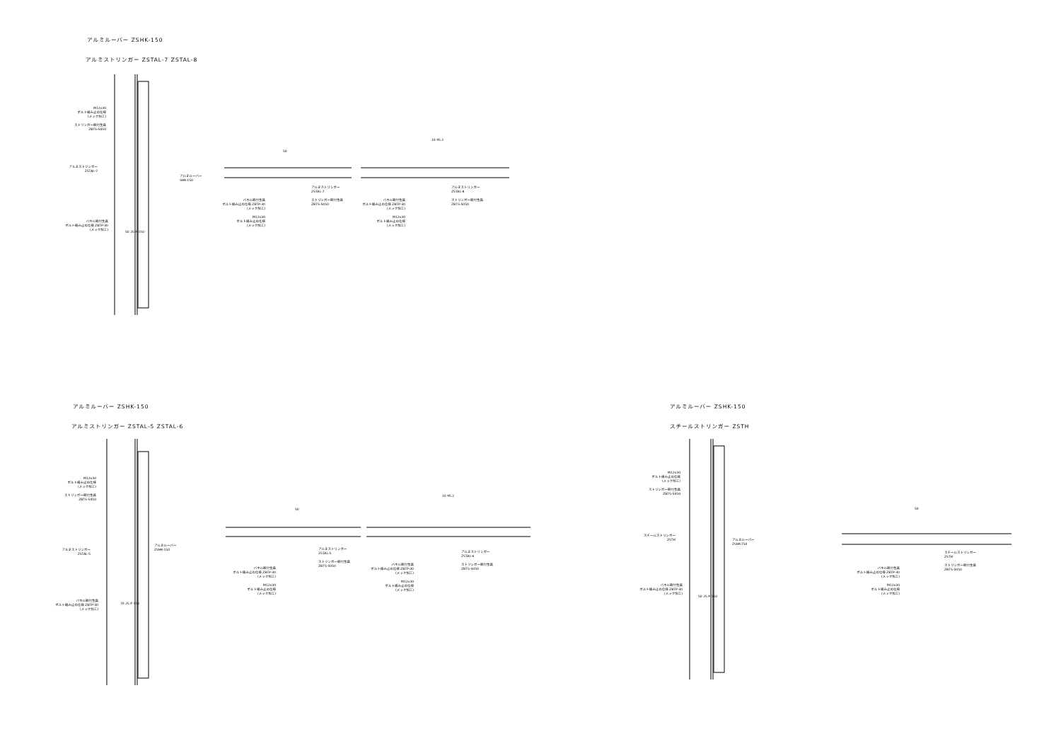アルミルーバー ZSHK-150
アルミストリンガー ZSTAL-7 ZSTAL-8
M12x30
ボルト緩み止め仕様
(メック加工)
ストリンガー取付金具
ZBTS-5050
アルミストリンガー
ZSTAL-7
アルミルーバー
SHK-150
パネル取付金具
ボルト緩み止め仕様 ZBTP-30
(メック加工)
50 25 P 150
パネル取付金具
ボルト緩み止め仕様 ZBTP-30
(メック加工)
M12x30
ボルト緩み止め仕様
(メック加工)
アルミストリンガー
ZSTAL-7
ストリンガー取付金具
ZBTS-5050
50
パネル取付金具
ボルト緩み止め仕様 ZBTP-30
(メック加工)
M12x30
ボルト緩み止め仕様
(メック加工)
10 95.2
アルミストリンガー
ZSTAL-8
ストリンガー取付金具
ZBTS-5050
アルミルーバー ZSHK-150
アルミストリンガー ZSTAL-5 ZSTAL-6
M12x30
ボルト緩み止め仕様
(メック加工)
ストリンガー取付金具
ZBTS-5050
アルミストリンガー
ZSTAL-5
アルミルーバー
ZSHK-150
パネル取付金具
ボルト緩み止め仕様 ZBTP-30
(メック加工)
70 25 P 150
パネル取付金具
ボルト緩み止め仕様 ZBTP-30
(メック加工)
M12x30
ボルト緩み止め仕様
(メック加工)
アルミストリンガー
ZSTAL-5
ストリンガー取付金具
ZBTS-5050
50
パネル取付金具
ボルト緩み止め仕様 ZBTP-30
(メック加工)
M12x30
ボルト緩み止め仕様
(メック加工)
10 95.2
アルミストリンガー
ZSTAL-6
ストリンガー取付金具
ZBTS-5050
アルミルーバー ZSHK-150
スチールストリンガー ZSTH
M12x30
ボルト緩み止め仕様
(メック加工)
ストリンガー取付金具
ZBTS-5050
スチールストリンガー
ZSTH
アルミルーバー
ZSHK-T50
パネル取付金具
ボルト緩み止め仕様 ZBTP-30
(メック加工)
50 25 P 150
50
パネル取付金具
ボルト緩み止め仕様 ZBTP-30
(メック加工)
M12x30
ボルト緩み止め仕様
(メック加工)
スチールストリンガー
ZSTH
ストリンガー取付金具
ZBTS-5050